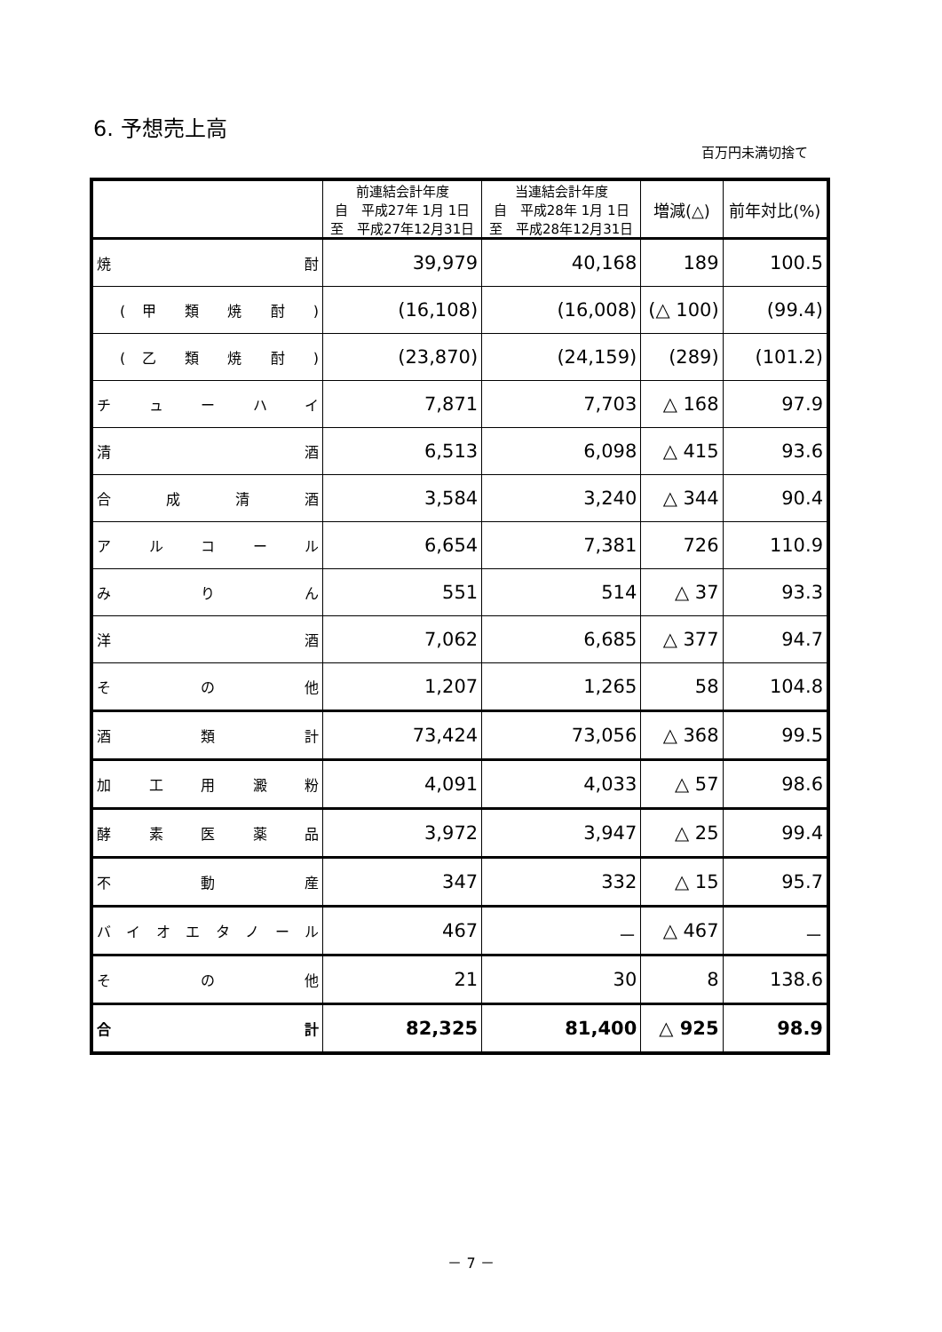6. 予想売上高
百万円未満切捨て
| | 前連結会計年度 自 平成27年 1月 1日 至 平成27年12月31日 | 当連結会計年度 自 平成28年 1月 1日 至 平成28年12月31日 | 増減(△) | 前年対比(%) |
| --- | --- | --- | --- | --- |
| 焼 酎 | 39,979 | 40,168 | 189 | 100.5 |
| ( 甲 類 焼 酎 ) | (16,108) | (16,008) | (△ 100) | (99.4) |
| ( 乙 類 焼 酎 ) | (23,870) | (24,159) | (289) | (101.2) |
| チ ュ ー ハ イ | 7,871 | 7,703 | △ 168 | 97.9 |
| 清 酒 | 6,513 | 6,098 | △ 415 | 93.6 |
| 合 成 清 酒 | 3,584 | 3,240 | △ 344 | 90.4 |
| ア ル コ ー ル | 6,654 | 7,381 | 726 | 110.9 |
| み り ん | 551 | 514 | △ 37 | 93.3 |
| 洋 酒 | 7,062 | 6,685 | △ 377 | 94.7 |
| そ の 他 | 1,207 | 1,265 | 58 | 104.8 |
| 酒 類 計 | 73,424 | 73,056 | △ 368 | 99.5 |
| 加 工 用 澱 粉 | 4,091 | 4,033 | △ 57 | 98.6 |
| 酵 素 医 薬 品 | 3,972 | 3,947 | △ 25 | 99.4 |
| 不 動 産 | 347 | 332 | △ 15 | 95.7 |
| バ イ オ エ タ ノ ー ル | 467 | － | △ 467 | － |
| そ の 他 | 21 | 30 | 8 | 138.6 |
| 合 計 | 82,325 | 81,400 | △ 925 | 98.9 |
－ 7 －